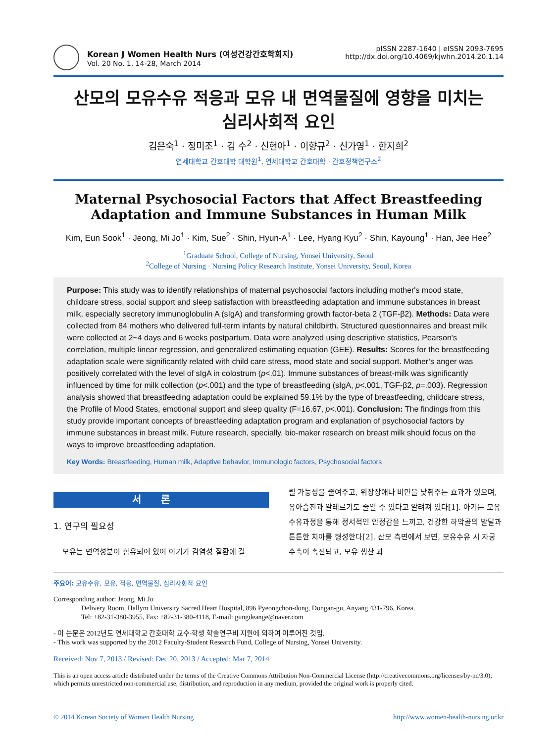Korean J Women Health Nurs (여성건강간호학회지)
Vol. 20 No. 1, 14-28, March 2014
pISSN 2287-1640 | eISSN 2093-7695
http://dx.doi.org/10.4069/kjwhn.2014.20.1.14
산모의 모유수유 적응과 모유 내 면역물질에 영향을 미치는
심리사회적 요인
김은숙<sup>1</sup> · 정미조<sup>1</sup> · 김 수<sup>2</sup> · 신현아<sup>1</sup> · 이향규<sup>2</sup> · 신가영<sup>1</sup> · 한지희<sup>2</sup>
연세대학교 간호대학 대학원<sup>1</sup>, 연세대학교 간호대학 · 간호정책연구소<sup>2</sup>
Maternal Psychosocial Factors that Affect Breastfeeding Adaptation and Immune Substances in Human Milk
Kim, Eun Sook<sup>1</sup> · Jeong, Mi Jo<sup>1</sup> · Kim, Sue<sup>2</sup> · Shin, Hyun-A<sup>1</sup> · Lee, Hyang Kyu<sup>2</sup> · Shin, Kayoung<sup>1</sup> · Han, Jee Hee<sup>2</sup>
<sup>1</sup> Graduate School, College of Nursing, Yonsei University, Seoul
<sup>2</sup> College of Nursing · Nursing Policy Research Institute, Yonsei University, Seoul, Korea
Purpose: This study was to identify relationships of maternal psychosocial factors including mother's mood state, childcare stress, social support and sleep satisfaction with breastfeeding adaptation and immune substances in breast milk, especially secretory immunoglobulin A (sIgA) and transforming growth factor-beta 2 (TGF-β2). Methods: Data were collected from 84 mothers who delivered full-term infants by natural childbirth. Structured questionnaires and breast milk were collected at 2~4 days and 6 weeks postpartum. Data were analyzed using descriptive statistics, Pearson's correlation, multiple linear regression, and generalized estimating equation (GEE). Results: Scores for the breastfeeding adaptation scale were significantly related with child care stress, mood state and social support. Mother’s anger was positively correlated with the level of sIgA in colostrum (p<.01). Immune substances of breast-milk was significantly influenced by time for milk collection (p<.001) and the type of breastfeeding (sIgA, p<.001, TGF-β2, p=.003). Regression analysis showed that breastfeeding adaptation could be explained 59.1% by the type of breastfeeding, childcare stress, the Profile of Mood States, emotional support and sleep quality (F=16.67, p<.001). Conclusion: The findings from this study provide important concepts of breastfeeding adaptation program and explanation of psychosocial factors by immune substances in breast milk. Future research, specially, bio-maker research on breast milk should focus on the ways to improve breastfeeding adaptation.
Key Words: Breastfeeding, Human milk, Adaptive behavior, Immunologic factors, Psychosocial factors
서론
1. 연구의 필요성
모유는 면역성분이 함유되어 있어 아기가 감염성 질환에 걸
릴 가능성을 줄여주고, 위장장애나 비만을 낮춰주는 효과가 있으며, 유아습진과 알레르기도 줄일 수 있다고 알려져 있다[1]. 아기는 모유수유과정을 통해 정서적인 안정감을 느끼고, 건강한 하악골의 발달과 튼튼한 치아를 형성한다[2]. 산모 측면에서 보면, 모유수유 시 자궁 수축이 촉진되고, 모유 생산 과
주요어: 모유수유, 모유, 적응, 면역물질, 심리사회적 요인
Corresponding author: Jeong, Mi Jo
Delivery Room, Hallym University Sacred Heart Hospital, 896 Pyeongchon-dong, Dongan-gu, Anyang 431-796, Korea.
Tel: +82-31-380-3955, Fax: +82-31-380-4118, E-mail: gungdeange@naver.com
- 이 논문은 2012년도 연세대학교 간호대학 교수-학생 학술연구비 지원에 의하여 이루어진 것임.
- This work was supported by the 2012 Faculty-Student Research Fund, College of Nursing, Yonsei University.
Received: Nov 7, 2013 / Revised: Dec 20, 2013 / Accepted: Mar 7, 2014
This is an open access article distributed under the terms of the Creative Commons Attribution Non-Commercial License (http://creativecommons.org/licenses/by-nc/3.0), which permits unrestricted non-commercial use, distribution, and reproduction in any medium, provided the original work is properly cited.
© 2014 Korean Society of Women Health Nursing http://www.women-health-nursing.or.kr